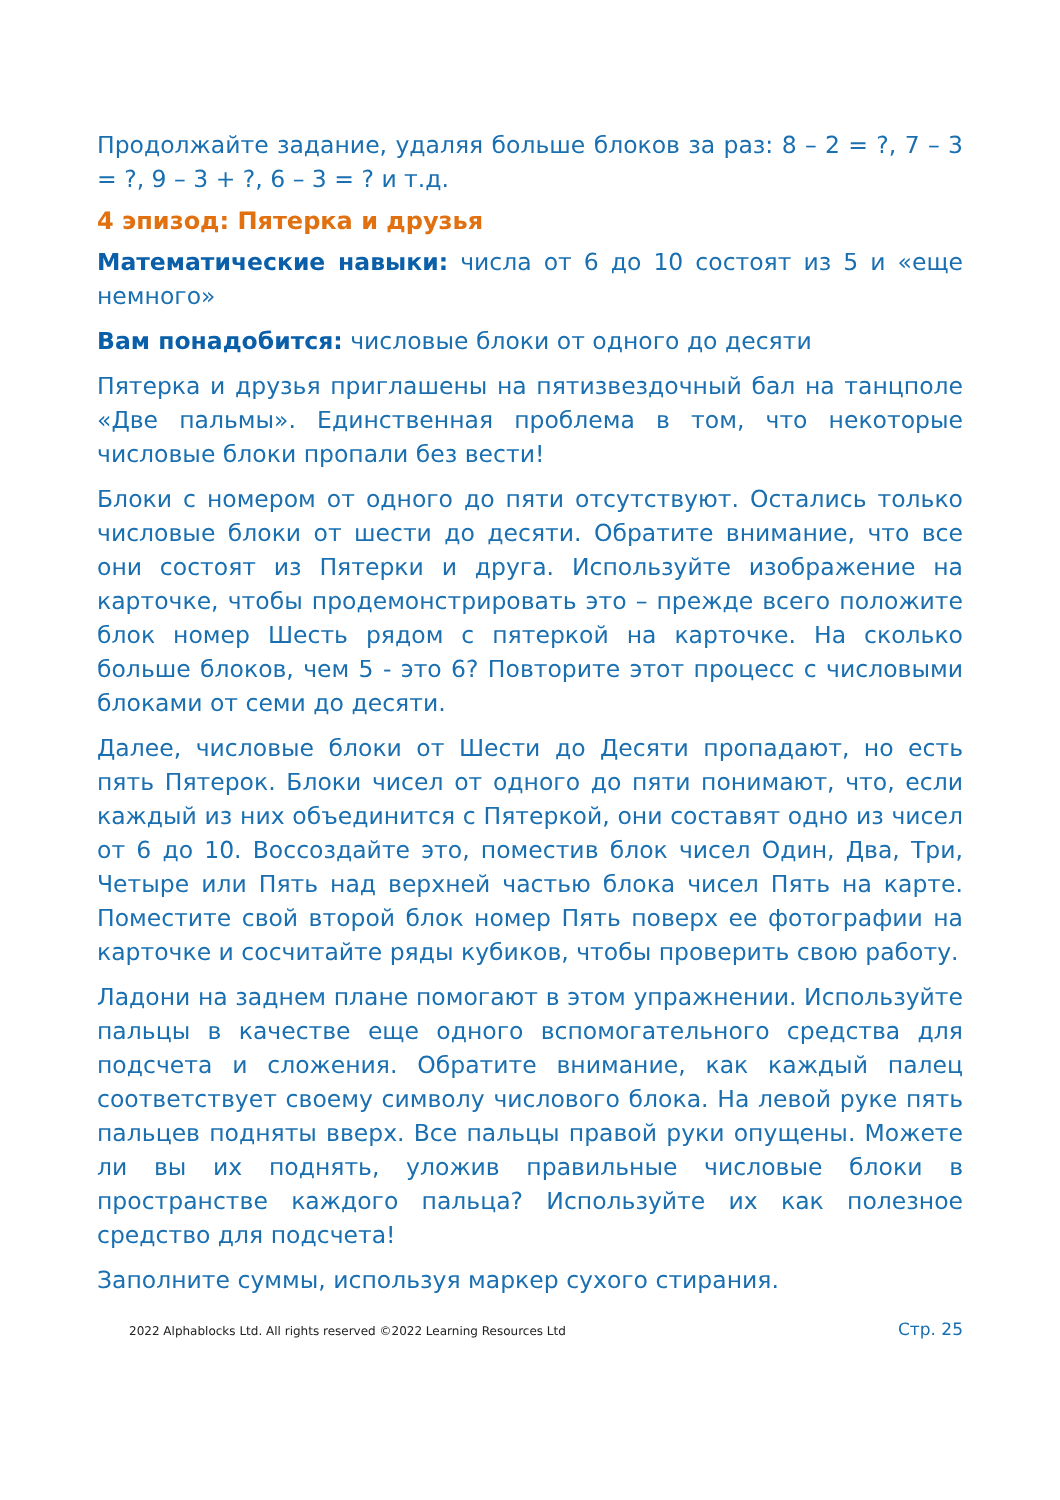Продолжайте задание, удаляя больше блоков за раз: 8 – 2 = ?, 7 – 3 = ?, 9 – 3 + ?, 6 – 3 = ? и т.д.
4 эпизод: Пятерка и друзья
Математические навыки: числа от 6 до 10 состоят из 5 и «еще немного»
Вам понадобится: числовые блоки от одного до десяти
Пятерка и друзья приглашены на пятизвездочный бал на танцполе «Две пальмы». Единственная проблема в том, что некоторые числовые блоки пропали без вести!
Блоки с номером от одного до пяти отсутствуют. Остались только числовые блоки от шести до десяти. Обратите внимание, что все они состоят из Пятерки и друга. Используйте изображение на карточке, чтобы продемонстрировать это – прежде всего положите блок номер Шесть рядом с пятеркой на карточке. На сколько больше блоков, чем 5 - это 6? Повторите этот процесс с числовыми блоками от семи до десяти.
Далее, числовые блоки от Шести до Десяти пропадают, но есть пять Пятерок. Блоки чисел от одного до пяти понимают, что, если каждый из них объединится с Пятеркой, они составят одно из чисел от 6 до 10. Воссоздайте это, поместив блок чисел Один, Два, Три, Четыре или Пять над верхней частью блока чисел Пять на карте. Поместите свой второй блок номер Пять поверх ее фотографии на карточке и сосчитайте ряды кубиков, чтобы проверить свою работу.
Ладони на заднем плане помогают в этом упражнении. Используйте пальцы в качестве еще одного вспомогательного средства для подсчета и сложения. Обратите внимание, как каждый палец соответствует своему символу числового блока. На левой руке пять пальцев подняты вверх. Все пальцы правой руки опущены. Можете ли вы их поднять, уложив правильные числовые блоки в пространстве каждого пальца? Используйте их как полезное средство для подсчета!
Заполните суммы, используя маркер сухого стирания.
2022 Alphablocks Ltd. All rights reserved ©2022 Learning Resources Ltd Стр. 25